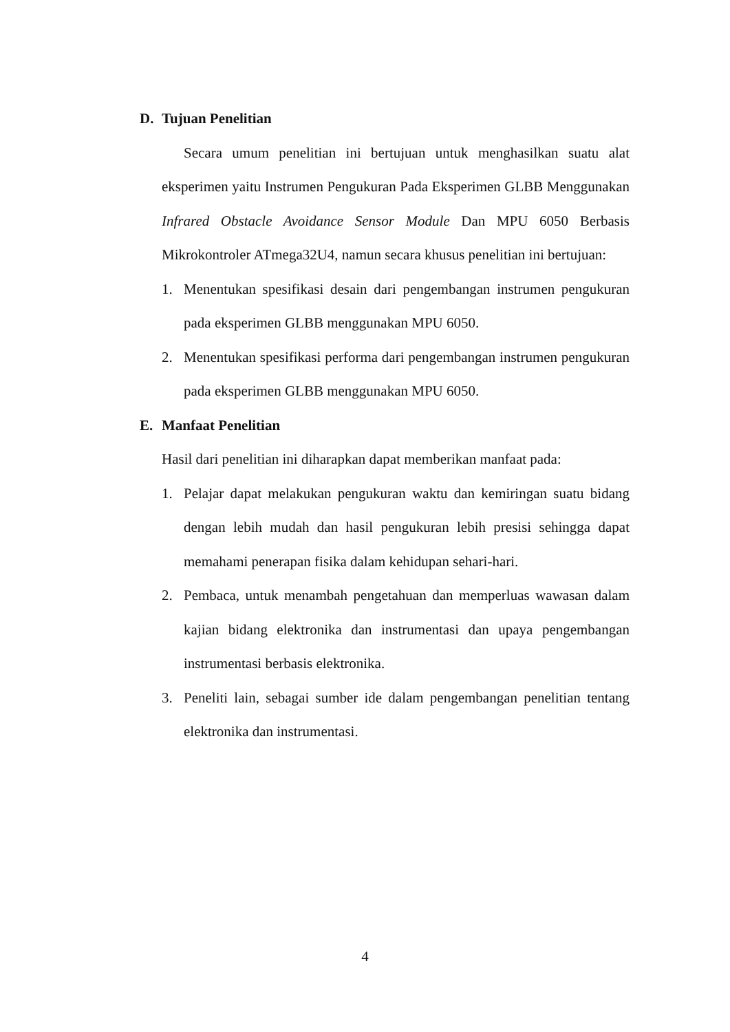D. Tujuan Penelitian
Secara umum penelitian ini bertujuan untuk menghasilkan suatu alat eksperimen yaitu Instrumen Pengukuran Pada Eksperimen GLBB Menggunakan Infrared Obstacle Avoidance Sensor Module Dan MPU 6050 Berbasis Mikrokontroler ATmega32U4, namun secara khusus penelitian ini bertujuan:
1. Menentukan spesifikasi desain dari pengembangan instrumen pengukuran pada eksperimen GLBB menggunakan MPU 6050.
2. Menentukan spesifikasi performa dari pengembangan instrumen pengukuran pada eksperimen GLBB menggunakan MPU 6050.
E. Manfaat Penelitian
Hasil dari penelitian ini diharapkan dapat memberikan manfaat pada:
1. Pelajar dapat melakukan pengukuran waktu dan kemiringan suatu bidang dengan lebih mudah dan hasil pengukuran lebih presisi sehingga dapat memahami penerapan fisika dalam kehidupan sehari-hari.
2. Pembaca, untuk menambah pengetahuan dan memperluas wawasan dalam kajian bidang elektronika dan instrumentasi dan upaya pengembangan instrumentasi berbasis elektronika.
3. Peneliti lain, sebagai sumber ide dalam pengembangan penelitian tentang elektronika dan instrumentasi.
4